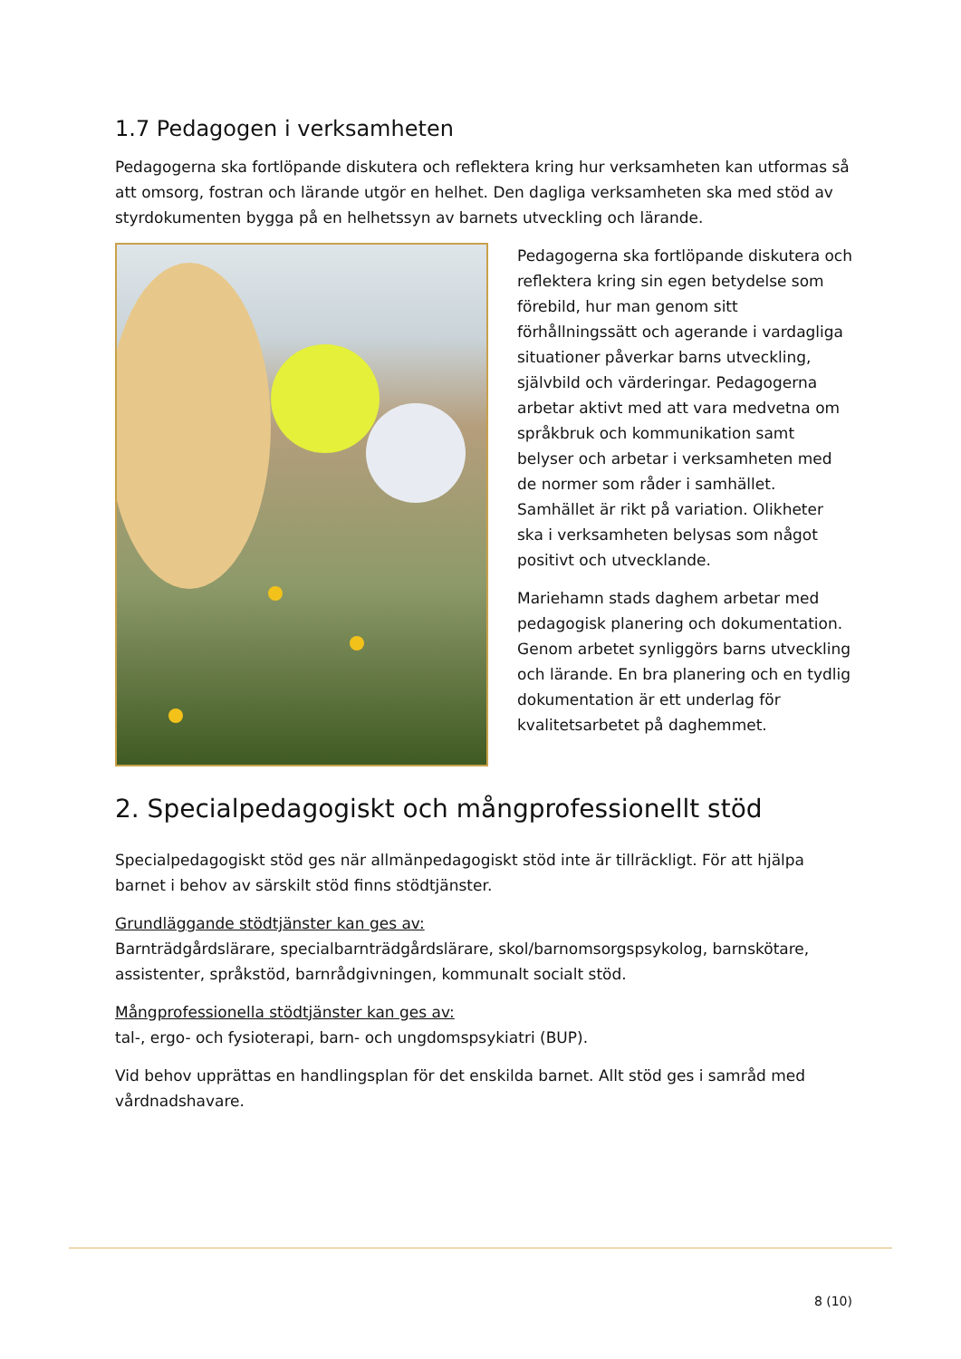1.7 Pedagogen i verksamheten
Pedagogerna ska fortlöpande diskutera och reflektera kring hur verksamheten kan utformas så att omsorg, fostran och lärande utgör en helhet. Den dagliga verksamheten ska med stöd av styrdokumenten bygga på en helhetssyn av barnets utveckling och lärande.
Pedagogerna ska fortlöpande diskutera och reflektera kring sin egen betydelse som förebild, hur man genom sitt förhållningssätt och agerande i vardagliga situationer påverkar barns utveckling, självbild och värderingar. Pedagogerna arbetar aktivt med att vara medvetna om språkbruk och kommunikation samt belyser och arbetar i verksamheten med de normer som råder i samhället. Samhället är rikt på variation. Olikheter ska i verksamheten belysas som något positivt och utvecklande.
Mariehamn stads daghem arbetar med pedagogisk planering och dokumentation. Genom arbetet synliggörs barns utveckling och lärande. En bra planering och en tydlig dokumentation är ett underlag för kvalitetsarbetet på daghemmet.
2. Specialpedagogiskt och mångprofessionellt stöd
Specialpedagogiskt stöd ges när allmänpedagogiskt stöd inte är tillräckligt. För att hjälpa barnet i behov av särskilt stöd finns stödtjänster.
Grundläggande stödtjänster kan ges av:
Barnträdgårdslärare, specialbarnträdgårdslärare, skol/barnomsorgspsykolog, barnskötare, assistenter, språkstöd, barnrådgivningen, kommunalt socialt stöd.
Mångprofessionella stödtjänster kan ges av:
tal-, ergo- och fysioterapi, barn- och ungdomspsykiatri (BUP).
Vid behov upprättas en handlingsplan för det enskilda barnet. Allt stöd ges i samråd med vårdnadshavare.
8 (10)